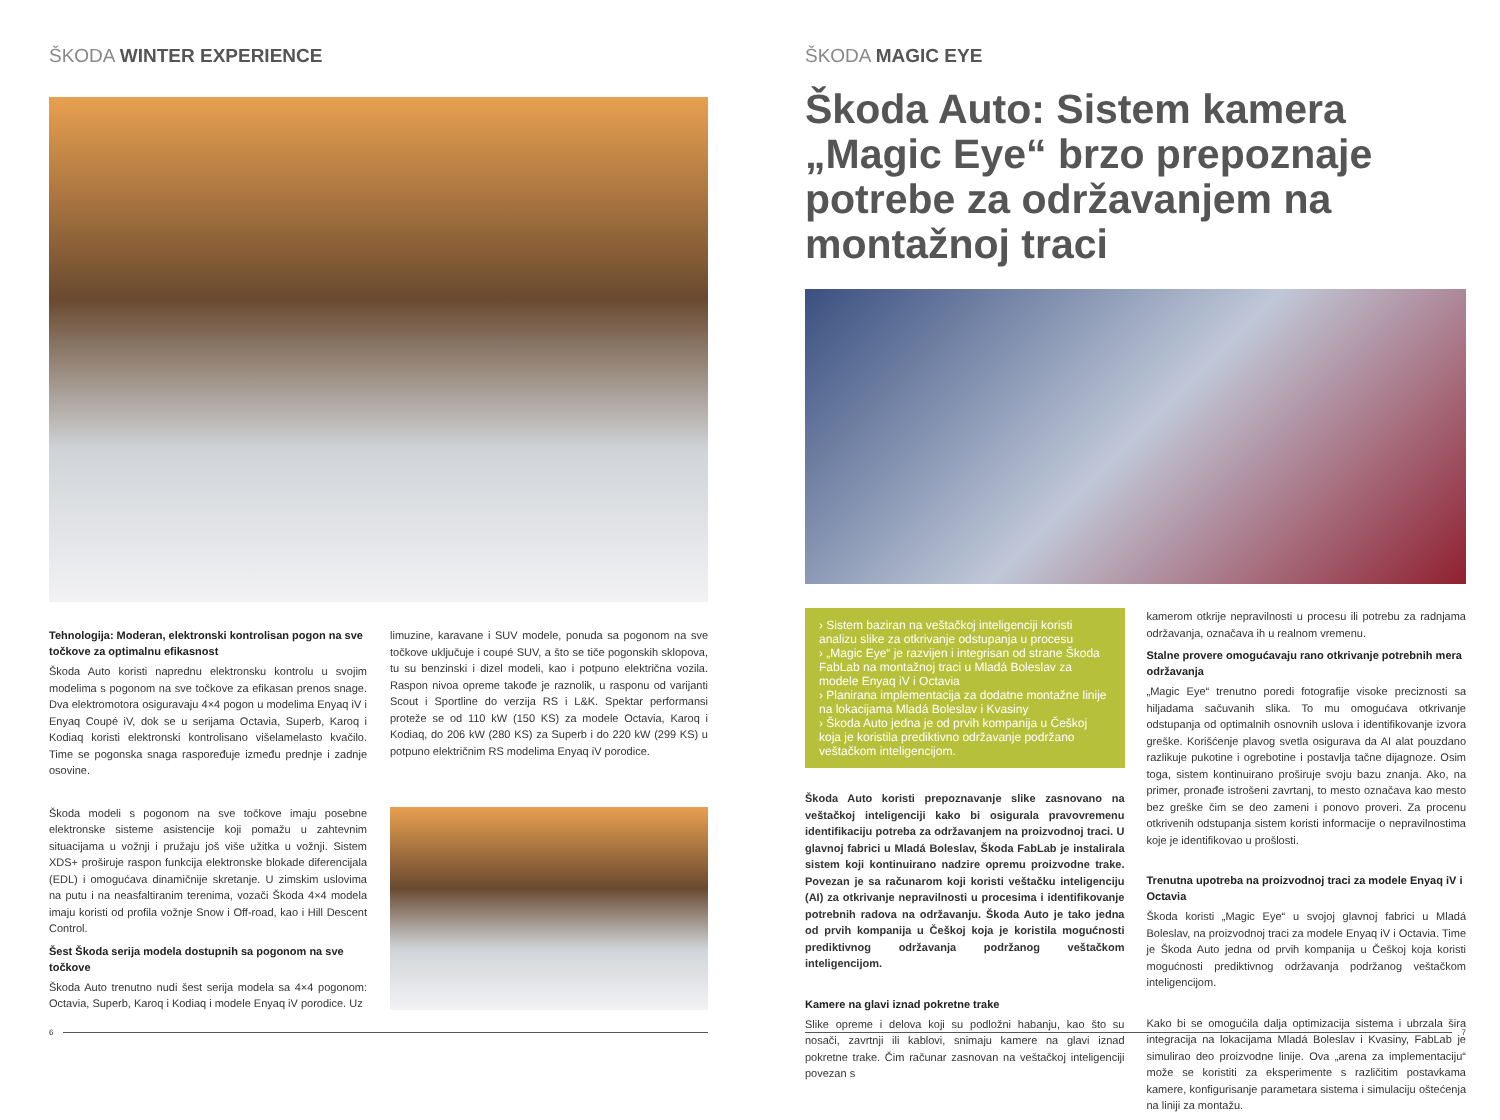ŠKODA WINTER EXPERIENCE
Tehnologija: Moderan, elektronski kontrolisan pogon na sve točkove za optimalnu efikasnost
Škoda Auto koristi naprednu elektronsku kontrolu u svojim modelima s pogonom na sve točkove za efikasan prenos snage. Dva elektromotora osiguravaju 4×4 pogon u modelima Enyaq iV i Enyaq Coupé iV, dok se u serijama Octavia, Superb, Karoq i Kodiaq koristi elektronski kontrolisano višelamelasto kvačilo. Time se pogonska snaga raspoređuje između prednje i zadnje osovine.
Škoda modeli s pogonom na sve točkove imaju posebne elektronske sisteme asistencije koji pomažu u zahtevnim situacijama u vožnji i pružaju još više užitka u vožnji. Sistem XDS+ proširuje raspon funkcija elektronske blokade diferencijala (EDL) i omogućava dinamičnije skretanje. U zimskim uslovima na putu i na neasfaltiranim terenima, vozači Škoda 4×4 modela imaju koristi od profila vožnje Snow i Off-road, kao i Hill Descent Control.
Šest Škoda serija modela dostupnih sa pogonom na sve točkove
Škoda Auto trenutno nudi šest serija modela sa 4×4 pogonom: Octavia, Superb, Karoq i Kodiaq i modele Enyaq iV porodice. Uz
limuzine, karavane i SUV modele, ponuda sa pogonom na sve točkove uključuje i coupé SUV, a što se tiče pogonskih sklopova, tu su benzinski i dizel modeli, kao i potpuno električna vozila. Raspon nivoa opreme takođe je raznolik, u rasponu od varijanti Scout i Sportline do verzija RS i L&K. Spektar performansi proteže se od 110 kW (150 KS) za modele Octavia, Karoq i Kodiaq, do 206 kW (280 KS) za Superb i do 220 kW (299 KS) u potpuno električnim RS modelima Enyaq iV porodice.
6
ŠKODA MAGIC EYE
Škoda Auto: Sistem kamera „Magic Eye“ brzo prepoznaje potrebe za održavanjem na montažnoj traci
› Sistem baziran na veštačkoj inteligenciji koristi analizu slike za otkrivanje odstupanja u procesu
› „Magic Eye“ je razvijen i integrisan od strane Škoda FabLab na montažnoj traci u Mladá Boleslav za modele Enyaq iV i Octavia
› Planirana implementacija za dodatne montažne linije na lokacijama Mladá Boleslav i Kvasiny
› Škoda Auto jedna je od prvih kompanija u Češkoj koja je koristila prediktivno održavanje podržano veštačkom inteligencijom.
Škoda Auto koristi prepoznavanje slike zasnovano na veštačkoj inteligenciji kako bi osigurala pravovremenu identifikaciju potreba za održavanjem na proizvodnoj traci. U glavnoj fabrici u Mladá Boleslav, Škoda FabLab je instalirala sistem koji kontinuirano nadzire opremu proizvodne trake. Povezan je sa računarom koji koristi veštačku inteligenciju (AI) za otkrivanje nepravilnosti u procesima i identifikovanje potrebnih radova na održavanju. Škoda Auto je tako jedna od prvih kompanija u Češkoj koja je koristila mogućnosti prediktivnog održavanja podržanog veštačkom inteligencijom.
Kamere na glavi iznad pokretne trake
Slike opreme i delova koji su podložni habanju, kao što su nosači, zavrtnji ili kablovi, snimaju kamere na glavi iznad pokretne trake. Čim računar zasnovan na veštačkoj inteligenciji povezan s
kamerom otkrije nepravilnosti u procesu ili potrebu za radnjama održavanja, označava ih u realnom vremenu.
Stalne provere omogućavaju rano otkrivanje potrebnih mera održavanja
„Magic Eye“ trenutno poredi fotografije visoke preciznosti sa hiljadama sačuvanih slika. To mu omogućava otkrivanje odstupanja od optimalnih osnovnih uslova i identifikovanje izvora greške. Korišćenje plavog svetla osigurava da AI alat pouzdano razlikuje pukotine i ogrebotine i postavlja tačne dijagnoze. Osim toga, sistem kontinuirano proširuje svoju bazu znanja. Ako, na primer, pronađe istrošeni zavrtanj, to mesto označava kao mesto bez greške čim se deo zameni i ponovo proveri. Za procenu otkrivenih odstupanja sistem koristi informacije o nepravilnostima koje je identifikovao u prošlosti.
Trenutna upotreba na proizvodnoj traci za modele Enyaq iV i Octavia
Škoda koristi „Magic Eye“ u svojoj glavnoj fabrici u Mladá Boleslav, na proizvodnoj traci za modele Enyaq iV i Octavia. Time je Škoda Auto jedna od prvih kompanija u Češkoj koja koristi mogućnosti prediktivnog održavanja podržanog veštačkom inteligencijom.
Kako bi se omogućila dalja optimizacija sistema i ubrzala šira integracija na lokacijama Mladá Boleslav i Kvasiny, FabLab je simulirao deo proizvodne linije. Ova „arena za implementaciju“ može se koristiti za eksperimente s različitim postavkama kamere, konfigurisanje parametara sistema i simulaciju oštećenja na liniji za montažu.
7